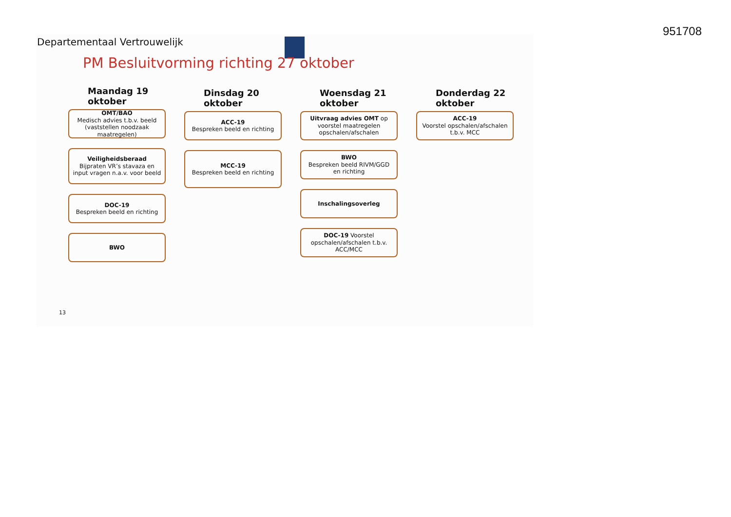951708
Departementaal Vertrouwelijk
PM Besluitvorming richting 27 oktober
Maandag 19
oktober
OMT/BAO
Medisch advies t.b.v. beeld (vaststellen noodzaak maatregelen)
Veiligheidsberaad
Bijpraten VR’s stavaza en input vragen n.a.v. voor beeld
DOC-19
Bespreken beeld en richting
BWO
Dinsdag 20
oktober
ACC-19
Bespreken beeld en richting
MCC-19
Bespreken beeld en richting
Woensdag 21
oktober
Uitvraag advies OMT op voorstel maatregelen opschalen/afschalen
BWO
Bespreken beeld RIVM/GGD en richting
Inschalingsoverleg
DOC-19 Voorstel opschalen/afschalen t.b.v. ACC/MCC
Donderdag 22
oktober
ACC-19
Voorstel opschalen/afschalen t.b.v. MCC
13